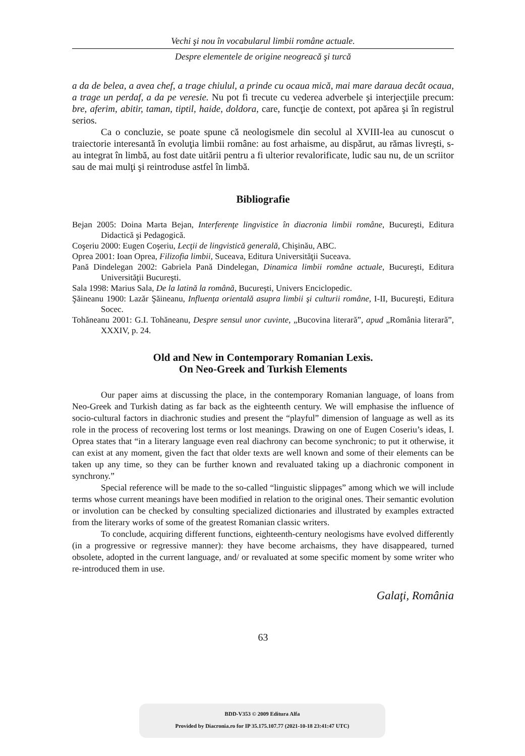Vechi şi nou în vocabularul limbii române actuale.
Despre elementele de origine neogreacă şi turcă
a da de belea, a avea chef, a trage chiulul, a prinde cu ocaua mică, mai mare daraua decât ocaua, a trage un perdaf, a da pe veresie. Nu pot fi trecute cu vederea adverbele şi interjecţiile precum: bre, aferim, abitir, taman, tiptil, haide, doldora, care, funcţie de context, pot apărea şi în registrul serios.
Ca o concluzie, se poate spune că neologismele din secolul al XVIII-lea au cunoscut o traiectorie interesantă în evoluţia limbii române: au fost arhaisme, au dispărut, au rămas livreşti, s-au integrat în limbă, au fost date uitării pentru a fi ulterior revalorificate, ludic sau nu, de un scriitor sau de mai mulţi şi reintroduse astfel în limbă.
Bibliografie
Bejan 2005: Doina Marta Bejan, Interferenţe lingvistice în diacronia limbii române, Bucureşti, Editura Didactică şi Pedagogică.
Coşeriu 2000: Eugen Coşeriu, Lecţii de lingvistică generală, Chişinău, ABC.
Oprea 2001: Ioan Oprea, Filizofia limbii, Suceava, Editura Universităţii Suceava.
Pană Dindelegan 2002: Gabriela Pană Dindelegan, Dinamica limbii române actuale, Bucureşti, Editura Universităţii Bucureşti.
Sala 1998: Marius Sala, De la latină la română, Bucureşti, Univers Enciclopedic.
Şăineanu 1900: Lazăr Şăineanu, Influenţa orientală asupra limbii şi culturii române, I-II, Bucureşti, Editura Socec.
Tohăneanu 2001: G.I. Tohăneanu, Despre sensul unor cuvinte, „Bucovina literară”, apud „România literară”, XXXIV, p. 24.
Old and New in Contemporary Romanian Lexis.
On Neo-Greek and Turkish Elements
Our paper aims at discussing the place, in the contemporary Romanian language, of loans from Neo-Greek and Turkish dating as far back as the eighteenth century. We will emphasise the influence of socio-cultural factors in diachronic studies and present the “playful” dimension of language as well as its role in the process of recovering lost terms or lost meanings. Drawing on one of Eugen Coseriu’s ideas, I. Oprea states that “in a literary language even real diachrony can become synchronic; to put it otherwise, it can exist at any moment, given the fact that older texts are well known and some of their elements can be taken up any time, so they can be further known and revaluated taking up a diachronic component in synchrony.”
Special reference will be made to the so-called “linguistic slippages” among which we will include terms whose current meanings have been modified in relation to the original ones. Their semantic evolution or involution can be checked by consulting specialized dictionaries and illustrated by examples extracted from the literary works of some of the greatest Romanian classic writers.
To conclude, acquiring different functions, eighteenth-century neologisms have evolved differently (in a progressive or regressive manner): they have become archaisms, they have disappeared, turned obsolete, adopted in the current language, and/ or revaluated at some specific moment by some writer who re-introduced them in use.
Galaţi, România
63
BDD-V353 © 2009 Editura Alfa
Provided by Diacronia.ro for IP 35.175.107.77 (2021-10-18 23:41:47 UTC)